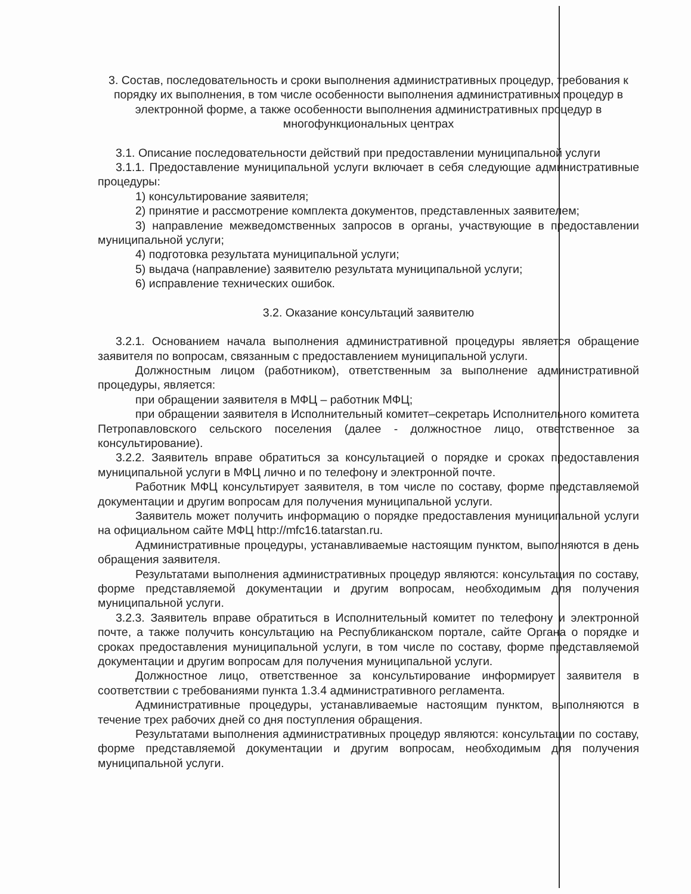3. Состав, последовательность и сроки выполнения административных процедур, требования к порядку их выполнения, в том числе особенности выполнения административных процедур в электронной форме, а также особенности выполнения административных процедур в многофункциональных центрах
3.1. Описание последовательности действий при предоставлении муниципальной услуги
3.1.1. Предоставление муниципальной услуги включает в себя следующие административные процедуры:
1) консультирование заявителя;
2) принятие и рассмотрение комплекта документов, представленных заявителем;
3) направление межведомственных запросов в органы, участвующие в предоставлении муниципальной услуги;
4) подготовка результата муниципальной услуги;
5) выдача (направление) заявителю результата муниципальной услуги;
6) исправление технических ошибок.
3.2. Оказание консультаций заявителю
3.2.1. Основанием начала выполнения административной процедуры является обращение заявителя по вопросам, связанным с предоставлением муниципальной услуги.
Должностным лицом (работником), ответственным за выполнение административной процедуры, является:
при обращении заявителя в МФЦ – работник МФЦ;
при обращении заявителя в Исполнительный комитет–секретарь Исполнительного комитета Петропавловского сельского поселения (далее - должностное лицо, ответственное за консультирование).
3.2.2. Заявитель вправе обратиться за консультацией о порядке и сроках предоставления муниципальной услуги в МФЦ лично и по телефону и электронной почте.
Работник МФЦ консультирует заявителя, в том числе по составу, форме представляемой документации и другим вопросам для получения муниципальной услуги.
Заявитель может получить информацию о порядке предоставления муниципальной услуги на официальном сайте МФЦ http://mfc16.tatarstan.ru.
Административные процедуры, устанавливаемые настоящим пунктом, выполняются в день обращения заявителя.
Результатами выполнения административных процедур являются: консультация по составу, форме представляемой документации и другим вопросам, необходимым для получения муниципальной услуги.
3.2.3. Заявитель вправе обратиться в Исполнительный комитет по телефону и электронной почте, а также получить консультацию на Республиканском портале, сайте Органа о порядке и сроках предоставления муниципальной услуги, в том числе по составу, форме представляемой документации и другим вопросам для получения муниципальной услуги.
Должностное лицо, ответственное за консультирование информирует заявителя в соответствии с требованиями пункта 1.3.4 административного регламента.
Административные процедуры, устанавливаемые настоящим пунктом, выполняются в течение трех рабочих дней со дня поступления обращения.
Результатами выполнения административных процедур являются: консультации по составу, форме представляемой документации и другим вопросам, необходимым для получения муниципальной услуги.